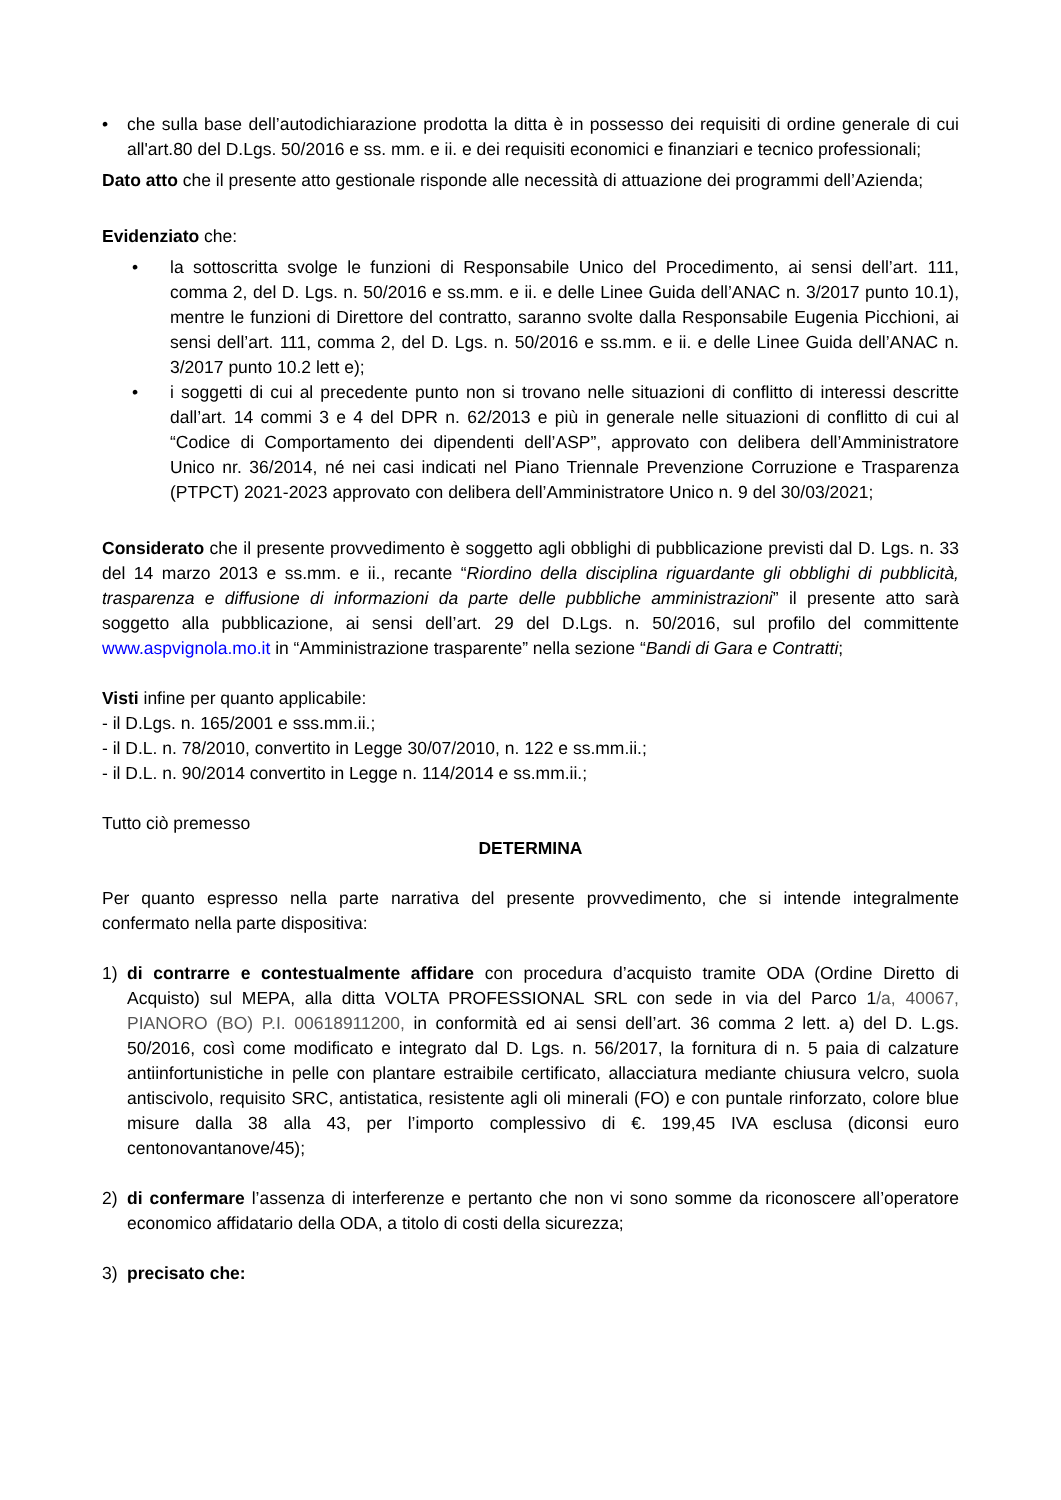• che sulla base dell’autodichiarazione prodotta la ditta è in possesso dei requisiti di ordine generale di cui all'art.80 del D.Lgs. 50/2016 e ss. mm. e ii. e dei requisiti economici e finanziari e tecnico professionali;
Dato atto che il presente atto gestionale risponde alle necessità di attuazione dei programmi dell’Azienda;
Evidenziato che:
• la sottoscritta svolge le funzioni di Responsabile Unico del Procedimento, ai sensi dell’art. 111, comma 2, del D. Lgs. n. 50/2016 e ss.mm. e ii. e delle Linee Guida dell’ANAC n. 3/2017 punto 10.1), mentre le funzioni di Direttore del contratto, saranno svolte dalla Responsabile Eugenia Picchioni, ai sensi dell’art. 111, comma 2, del D. Lgs. n. 50/2016 e ss.mm. e ii. e delle Linee Guida dell’ANAC n. 3/2017 punto 10.2 lett e);
• i soggetti di cui al precedente punto non si trovano nelle situazioni di conflitto di interessi descritte dall’art. 14 commi 3 e 4 del DPR n. 62/2013 e più in generale nelle situazioni di conflitto di cui al “Codice di Comportamento dei dipendenti dell’ASP”, approvato con delibera dell’Amministratore Unico nr. 36/2014, né nei casi indicati nel Piano Triennale Prevenzione Corruzione e Trasparenza (PTPCT) 2021-2023 approvato con delibera dell’Amministratore Unico n. 9 del 30/03/2021;
Considerato che il presente provvedimento è soggetto agli obblighi di pubblicazione previsti dal D. Lgs. n. 33 del 14 marzo 2013 e ss.mm. e ii., recante “Riordino della disciplina riguardante gli obblighi di pubblicità, trasparenza e diffusione di informazioni da parte delle pubbliche amministrazioni” il presente atto sarà soggetto alla pubblicazione, ai sensi dell’art. 29 del D.Lgs. n. 50/2016, sul profilo del committente www.aspvignola.mo.it in “Amministrazione trasparente” nella sezione “Bandi di Gara e Contratti;
Visti infine per quanto applicabile:
- il D.Lgs. n. 165/2001 e sss.mm.ii.;
- il D.L. n. 78/2010, convertito in Legge 30/07/2010, n. 122 e ss.mm.ii.;
- il D.L. n. 90/2014 convertito in Legge n. 114/2014 e ss.mm.ii.;
Tutto ciò premesso
DETERMINA
Per quanto espresso nella parte narrativa del presente provvedimento, che si intende integralmente confermato nella parte dispositiva:
1) di contrarre e contestualmente affidare con procedura d’acquisto tramite ODA (Ordine Diretto di Acquisto) sul MEPA, alla ditta VOLTA PROFESSIONAL SRL con sede in via del Parco 1/a, 40067, PIANORO (BO) P.I. 00618911200, in conformità ed ai sensi dell’art. 36 comma 2 lett. a) del D. L.gs. 50/2016, così come modificato e integrato dal D. Lgs. n. 56/2017, la fornitura di n. 5 paia di calzature antiinfortunistiche in pelle con plantare estraibile certificato, allacciatura mediante chiusura velcro, suola antiscivolo, requisito SRC, antistatica, resistente agli oli minerali (FO) e con puntale rinforzato, colore blue misure dalla 38 alla 43, per l’importo complessivo di €. 199,45 IVA esclusa (diconsi euro centonovantanove/45);
2) di confermare l’assenza di interferenze e pertanto che non vi sono somme da riconoscere all’operatore economico affidatario della ODA, a titolo di costi della sicurezza;
3) precisato che: